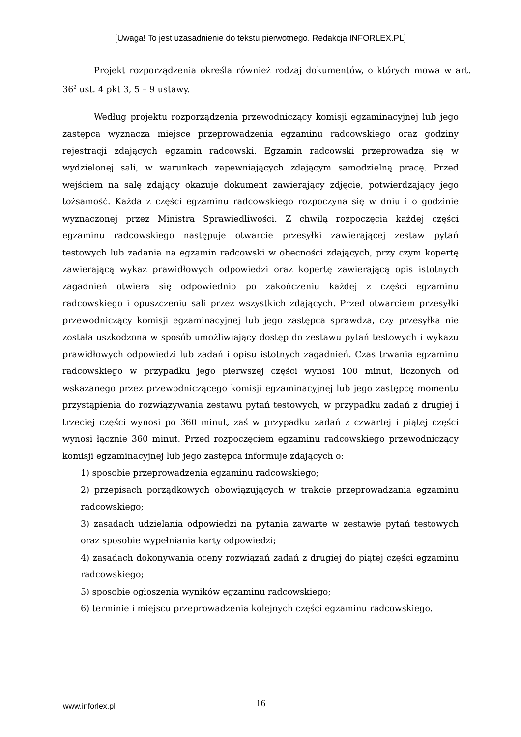[Uwaga! To jest uzasadnienie do tekstu pierwotnego. Redakcja INFORLEX.PL]
Projekt rozporządzenia określa również rodzaj dokumentów, o których mowa w art. 36<sup>2</sup> ust. 4 pkt 3, 5 – 9 ustawy.
Według projektu rozporządzenia przewodniczący komisji egzaminacyjnej lub jego zastępca wyznacza miejsce przeprowadzenia egzaminu radcowskiego oraz godziny rejestracji zdających egzamin radcowski. Egzamin radcowski przeprowadza się w wydzielonej sali, w warunkach zapewniających zdającym samodzielną pracę. Przed wejściem na salę zdający okazuje dokument zawierający zdjęcie, potwierdzający jego tożsamość. Każda z części egzaminu radcowskiego rozpoczyna się w dniu i o godzinie wyznaczonej przez Ministra Sprawiedliwości. Z chwilą rozpoczęcia każdej części egzaminu radcowskiego następuje otwarcie przesyłki zawierającej zestaw pytań testowych lub zadania na egzamin radcowski w obecności zdających, przy czym kopertę zawierającą wykaz prawidłowych odpowiedzi oraz kopertę zawierającą opis istotnych zagadnień otwiera się odpowiednio po zakończeniu każdej z części egzaminu radcowskiego i opuszczeniu sali przez wszystkich zdających. Przed otwarciem przesyłki przewodniczący komisji egzaminacyjnej lub jego zastępca sprawdza, czy przesyłka nie została uszkodzona w sposób umożliwiający dostęp do zestawu pytań testowych i wykazu prawidłowych odpowiedzi lub zadań i opisu istotnych zagadnień. Czas trwania egzaminu radcowskiego w przypadku jego pierwszej części wynosi 100 minut, liczonych od wskazanego przez przewodniczącego komisji egzaminacyjnej lub jego zastępcę momentu przystąpienia do rozwiązywania zestawu pytań testowych, w przypadku zadań z drugiej i trzeciej części wynosi po 360 minut, zaś w przypadku zadań z czwartej i piątej części wynosi łącznie 360 minut. Przed rozpoczęciem egzaminu radcowskiego przewodniczący komisji egzaminacyjnej lub jego zastępca informuje zdających o:
1) sposobie przeprowadzenia egzaminu radcowskiego;
2) przepisach porządkowych obowiązujących w trakcie przeprowadzania egzaminu radcowskiego;
3) zasadach udzielania odpowiedzi na pytania zawarte w zestawie pytań testowych oraz sposobie wypełniania karty odpowiedzi;
4) zasadach dokonywania oceny rozwiązań zadań z drugiej do piątej części egzaminu radcowskiego;
5) sposobie ogłoszenia wyników egzaminu radcowskiego;
6) terminie i miejscu przeprowadzenia kolejnych części egzaminu radcowskiego.
www.inforlex.pl
16